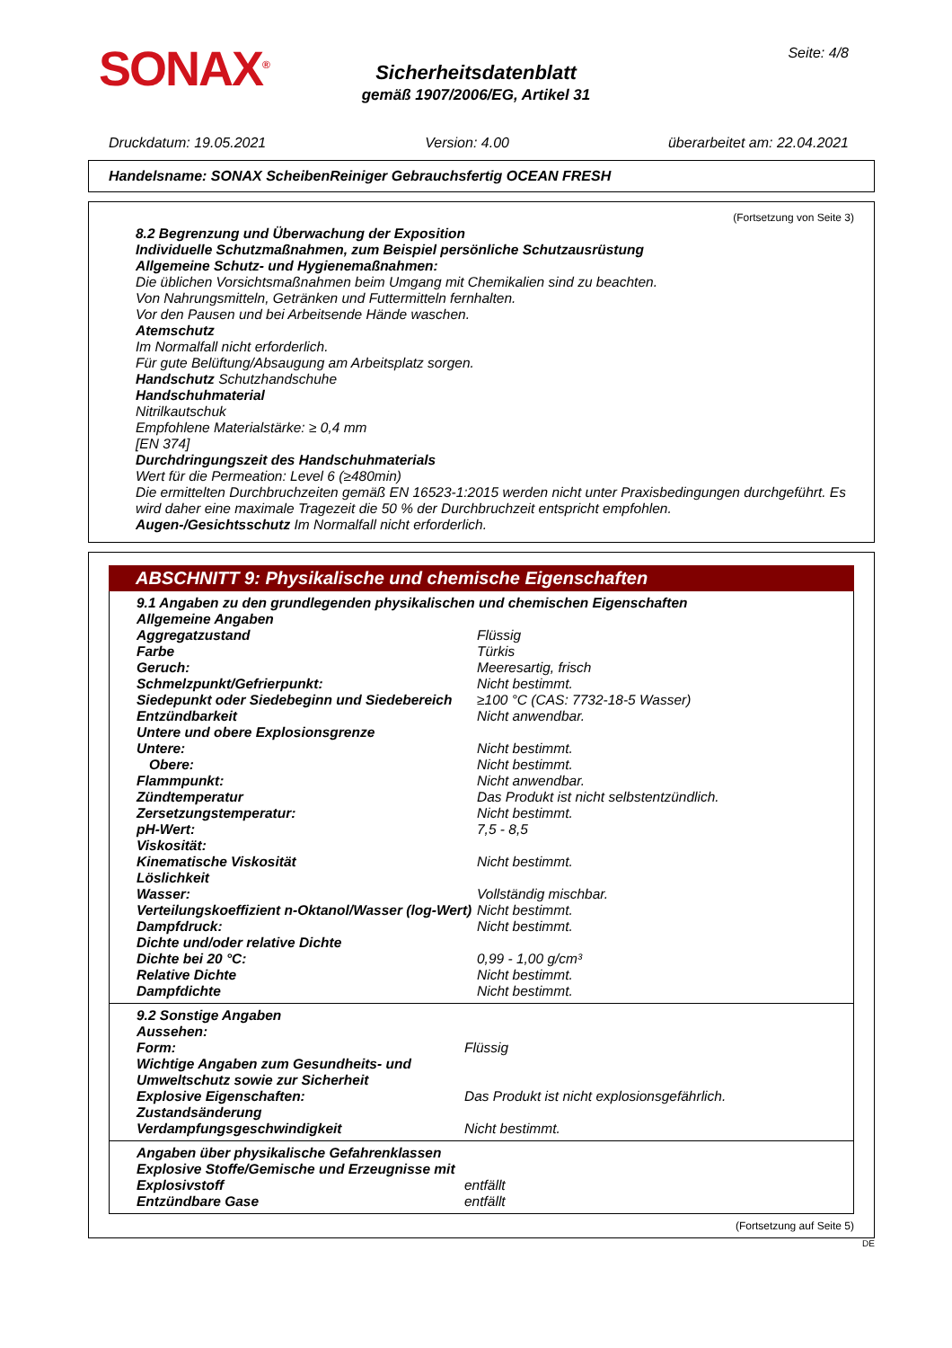SONAX<sup>®</sup> Seite: 4/8
Sicherheitsdatenblatt
gemäß 1907/2006/EG, Artikel 31
Druckdatum: 19.05.2021 Version: 4.00 überarbeitet am: 22.04.2021
Handelsname: SONAX ScheibenReiniger Gebrauchsfertig OCEAN FRESH
(Fortsetzung von Seite 3)
8.2 Begrenzung und Überwachung der Exposition
Individuelle Schutzmaßnahmen, zum Beispiel persönliche Schutzausrüstung
Allgemeine Schutz- und Hygienemaßnahmen:
Die üblichen Vorsichtsmaßnahmen beim Umgang mit Chemikalien sind zu beachten.
Von Nahrungsmitteln, Getränken und Futtermitteln fernhalten.
Vor den Pausen und bei Arbeitsende Hände waschen.
Atemschutz
Im Normalfall nicht erforderlich.
Für gute Belüftung/Absaugung am Arbeitsplatz sorgen.
Handschutz Schutzhandschuhe
Handschuhmaterial
Nitrilkautschuk
Empfohlene Materialstärke: ≥ 0,4 mm
[EN 374]
Durchdringungszeit des Handschuhmaterials
Wert für die Permeation: Level 6 (≥480min)
Die ermittelten Durchbruchzeiten gemäß EN 16523-1:2015 werden nicht unter Praxisbedingungen durchgeführt. Es wird daher eine maximale Tragezeit die 50 % der Durchbruchzeit entspricht empfohlen.
Augen-/Gesichtsschutz Im Normalfall nicht erforderlich.
ABSCHNITT 9: Physikalische und chemische Eigenschaften
| 9.1 Angaben zu den grundlegenden physikalischen und chemischen Eigenschaften | |
| Allgemeine Angaben | |
| Aggregatzustand | Flüssig |
| Farbe | Türkis |
| Geruch: | Meeresartig, frisch |
| Schmelzpunkt/Gefrierpunkt: | Nicht bestimmt. |
| Siedepunkt oder Siedebeginn und Siedebereich | ≥100 °C (CAS: 7732-18-5 Wasser) |
| Entzündbarkeit | Nicht anwendbar. |
| Untere und obere Explosionsgrenze | |
| Untere: | Nicht bestimmt. |
| Obere: | Nicht bestimmt. |
| Flammpunkt: | Nicht anwendbar. |
| Zündtemperatur | Das Produkt ist nicht selbstentzündlich. |
| Zersetzungstemperatur: | Nicht bestimmt. |
| pH-Wert: | 7,5 - 8,5 |
| Viskosität: | |
| Kinematische Viskosität | Nicht bestimmt. |
| Löslichkeit | |
| Wasser: | Vollständig mischbar. |
| Verteilungskoeffizient n-Oktanol/Wasser (log-Wert) | Nicht bestimmt. |
| Dampfdruck: | Nicht bestimmt. |
| Dichte und/oder relative Dichte | |
| Dichte bei 20 °C: | 0,99 - 1,00 g/cm³ |
| Relative Dichte | Nicht bestimmt. |
| Dampfdichte | Nicht bestimmt. |
| 9.2 Sonstige Angaben | |
| Aussehen: | |
| Form: | Flüssig |
| Wichtige Angaben zum Gesundheits- und Umweltschutz sowie zur Sicherheit | |
| Explosive Eigenschaften: | Das Produkt ist nicht explosionsgefährlich. |
| Zustandsänderung | |
| Verdampfungsgeschwindigkeit | Nicht bestimmt. |
| Angaben über physikalische Gefahrenklassen | |
| Explosive Stoffe/Gemische und Erzeugnisse mit Explosivstoff | entfällt |
| Entzündbare Gase | entfällt |
(Fortsetzung auf Seite 5)
DE